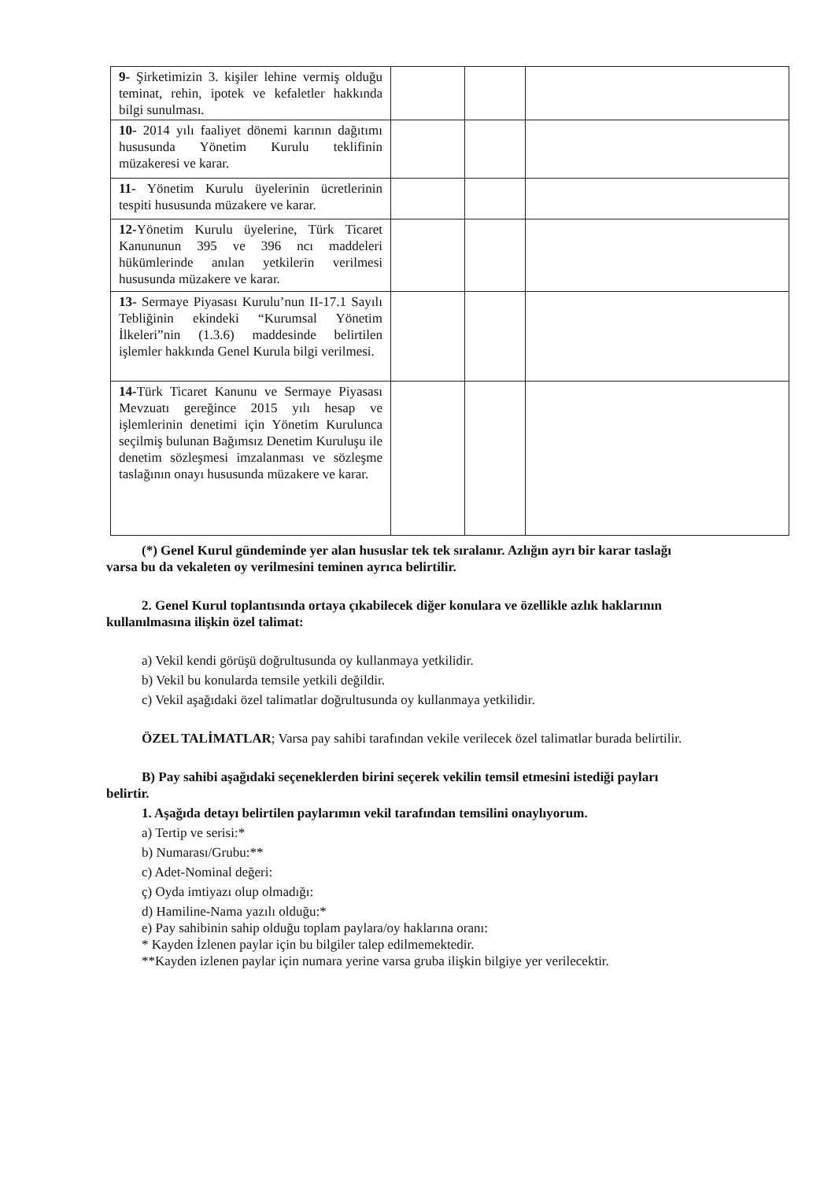| 9- Şirketimizin 3. kişiler lehine vermiş olduğu teminat, rehin, ipotek ve kefaletler hakkında bilgi sunulması. | | | |
| 10- 2014 yılı faaliyet dönemi karının dağıtımı hususunda Yönetim Kurulu teklifinin müzakeresi ve karar. | | | |
| 11- Yönetim Kurulu üyelerinin ücretlerinin tespiti hususunda müzakere ve karar. | | | |
| 12- Yönetim Kurulu üyelerine, Türk Ticaret Kanununun 395 ve 396 ncı maddeleri hükümlerinde anılan yetkilerin verilmesi hususunda müzakere ve karar. | | | |
| 13- Sermaye Piyasası Kurulu’nun II-17.1 Sayılı Tebliğinin ekindeki “Kurumsal Yönetim İlkeleri”nin (1.3.6) maddesinde belirtilen işlemler hakkında Genel Kurula bilgi verilmesi. | | | |
| 14- Türk Ticaret Kanunu ve Sermaye Piyasası Mevzuatı gereğince 2015 yılı hesap ve işlemlerinin denetimi için Yönetim Kurulunca seçilmiş bulunan Bağımsız Denetim Kuruluşu ile denetim sözleşmesi imzalanması ve sözleşme taslağının onayı hususunda müzakere ve karar. | | | |
(*) Genel Kurul gündeminde yer alan hususlar tek tek sıralanır. Azlığın ayrı bir karar taslağı
varsa bu da vekaleten oy verilmesini teminen ayrıca belirtilir.
2. Genel Kurul toplantısında ortaya çıkabilecek diğer konulara ve özellikle azlık haklarının
kullanılmasına ilişkin özel talimat:
a) Vekil kendi görüşü doğrultusunda oy kullanmaya yetkilidir.
b) Vekil bu konularda temsile yetkili değildir.
c) Vekil aşağıdaki özel talimatlar doğrultusunda oy kullanmaya yetkilidir.
ÖZEL TALİMATLAR; Varsa pay sahibi tarafından vekile verilecek özel talimatlar burada belirtilir.
B) Pay sahibi aşağıdaki seçeneklerden birini seçerek vekilin temsil etmesini istediği payları
belirtir.
1. Aşağıda detayı belirtilen paylarımın vekil tarafından temsilini onaylıyorum.
a) Tertip ve serisi:*
b) Numarası/Grubu:**
c) Adet-Nominal değeri:
ç) Oyda imtiyazı olup olmadığı:
d) Hamiline-Nama yazılı olduğu:*
e) Pay sahibinin sahip olduğu toplam paylara/oy haklarına oranı:
* Kayden İzlenen paylar için bu bilgiler talep edilmemektedir.
**Kayden izlenen paylar için numara yerine varsa gruba ilişkin bilgiye yer verilecektir.